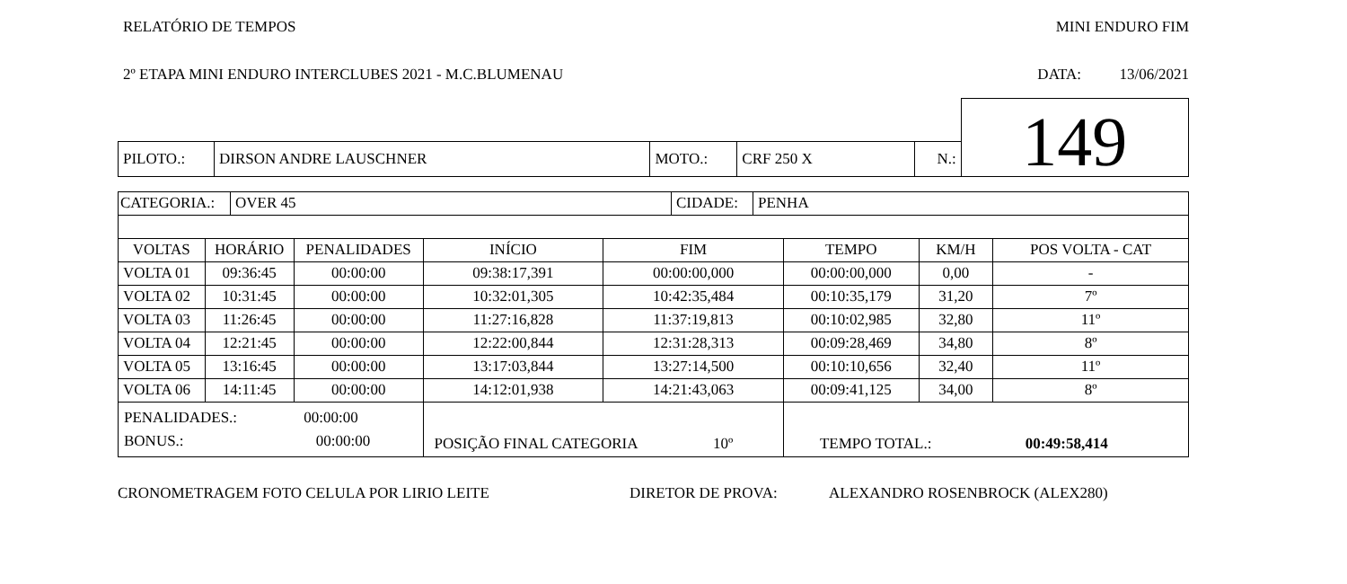RELATÓRIO DE TEMPOS MINI ENDURO FIM
2º ETAPA MINI ENDURO INTERCLUBES 2021 - M.C.BLUMENAU DATA: 13/06/2021
| | | | | | 149 |
| PILOTO.: | DIRSON ANDRE LAUSCHNER | MOTO.: | CRF 250 X | N.: | |
| / CATEGORIA.: / OVER 45 / CIDADE: / PENHA / | | | | | | | |
| VOLTAS | HORÁRIO | PENALIDADES | INÍCIO | FIM | TEMPO | KM/H | POS VOLTA - CAT |
| VOLTA 01 | 09:36:45 | 00:00:00 | 09:38:17,391 | 00:00:00,000 | 00:00:00,000 | 0,00 | - |
| VOLTA 02 | 10:31:45 | 00:00:00 | 10:32:01,305 | 10:42:35,484 | 00:10:35,179 | 31,20 | 7º |
| VOLTA 03 | 11:26:45 | 00:00:00 | 11:27:16,828 | 11:37:19,813 | 00:10:02,985 | 32,80 | 11º |
| VOLTA 04 | 12:21:45 | 00:00:00 | 12:22:00,844 | 12:31:28,313 | 00:09:28,469 | 34,80 | 8º |
| VOLTA 05 | 13:16:45 | 00:00:00 | 13:17:03,844 | 13:27:14,500 | 00:10:10,656 | 32,40 | 11º |
| VOLTA 06 | 14:11:45 | 00:00:00 | 14:12:01,938 | 14:21:43,063 | 00:09:41,125 | 34,00 | 8º |
| PENALIDADES.: 00:00:00 BONUS.: 00:00:00 | | | POSIÇÃO FINAL CATEGORIA 10º | | TEMPO TOTAL.: 00:49:58,414 | | |
CRONOMETRAGEM FOTO CELULA POR LIRIO LEITE DIRETOR DE PROVA: ALEXANDRO ROSENBROCK (ALEX280)